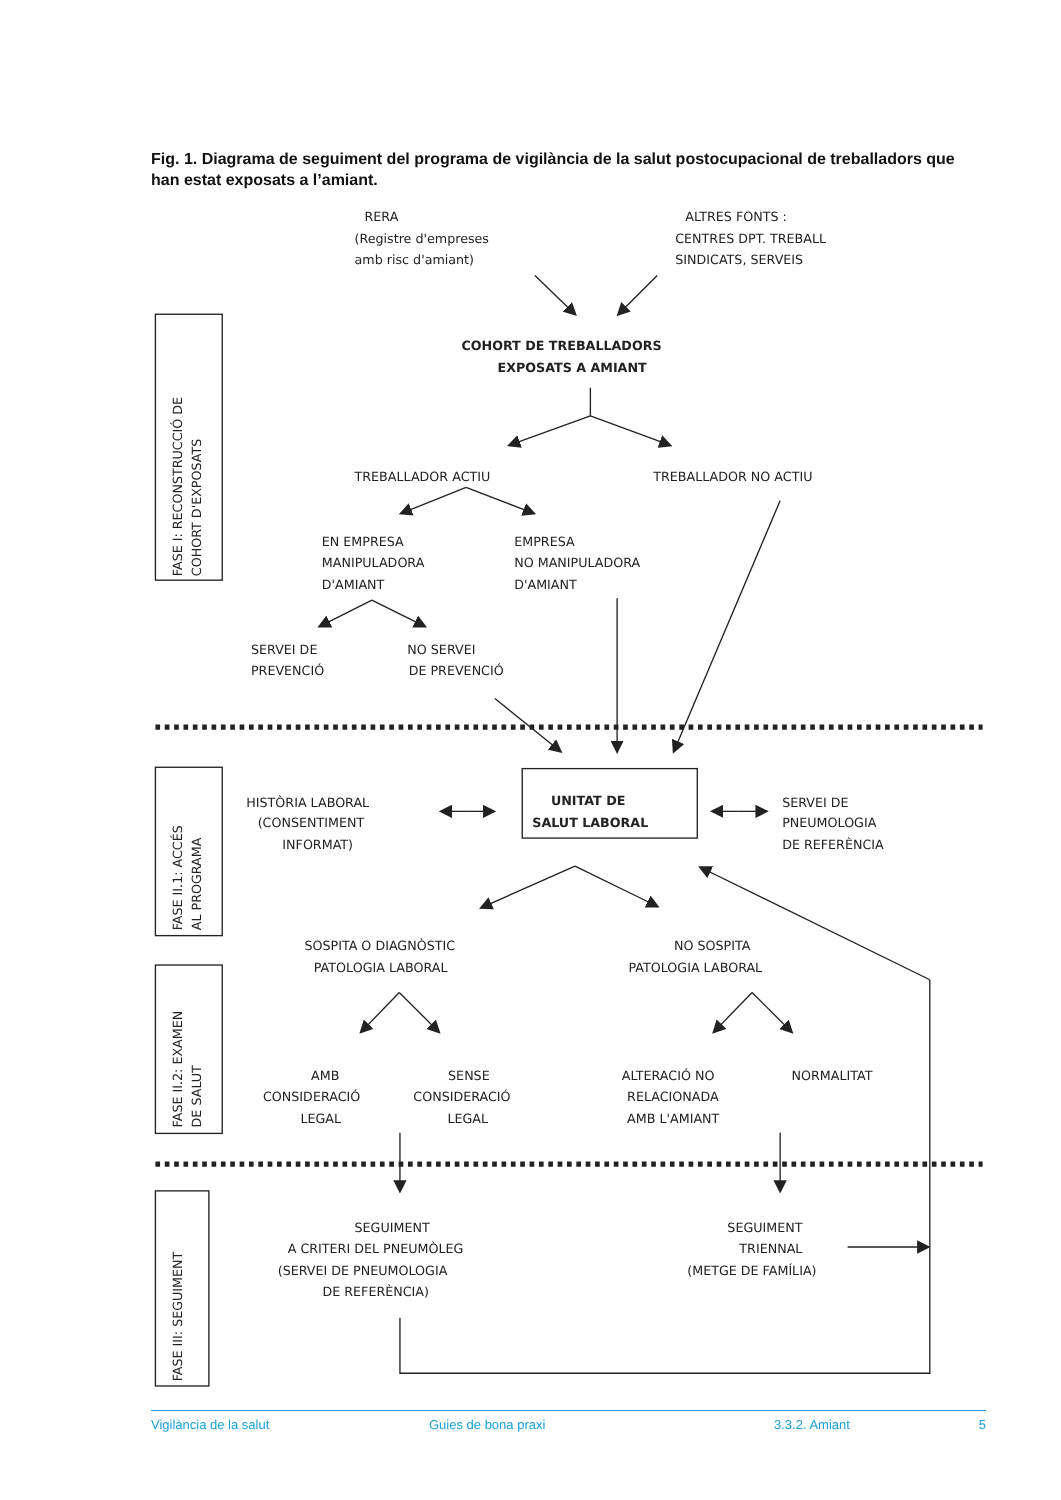Fig. 1. Diagrama de seguiment del programa de vigilància de la salut postocupacional de treballadors que han estat exposats a l’amiant.
RERA
(Registre d'empreses
amb risc d'amiant)
ALTRES FONTS :
CENTRES DPT. TREBALL
SINDICATS, SERVEIS
FASE I: RECONSTRUCCIÓ DE
COHORT D'EXPOSATS
COHORT DE TREBALLADORS
EXPOSATS A AMIANT
TREBALLADOR ACTIU
TREBALLADOR NO ACTIU
EN EMPRESA
MANIPULADORA
D'AMIANT
EMPRESA
NO MANIPULADORA
D'AMIANT
SERVEI DE
PREVENCIÓ
NO SERVEI
DE PREVENCIÓ
FASE II.1: ACCÉS
AL PROGRAMA
HISTÒRIA LABORAL
(CONSENTIMENT
INFORMAT)
UNITAT DE
SALUT LABORAL
SERVEI DE
PNEUMOLOGIA
DE REFERÈNCIA
FASE II.2: EXAMEN
DE SALUT
SOSPITA O DIAGNÒSTIC
PATOLOGIA LABORAL
NO SOSPITA
PATOLOGIA LABORAL
AMB
CONSIDERACIÓ
LEGAL
SENSE
CONSIDERACIÓ
LEGAL
ALTERACIÓ NO
RELACIONADA
AMB L'AMIANT
NORMALITAT
FASE III: SEGUIMENT
SEGUIMENT
A CRITERI DEL PNEUMÒLEG
(SERVEI DE PNEUMOLOGIA
DE REFERÈNCIA)
SEGUIMENT
TRIENNAL
(METGE DE FAMÍLIA)
Vigilància de la salut Guies de bona praxi 3.3.2. Amiant 5